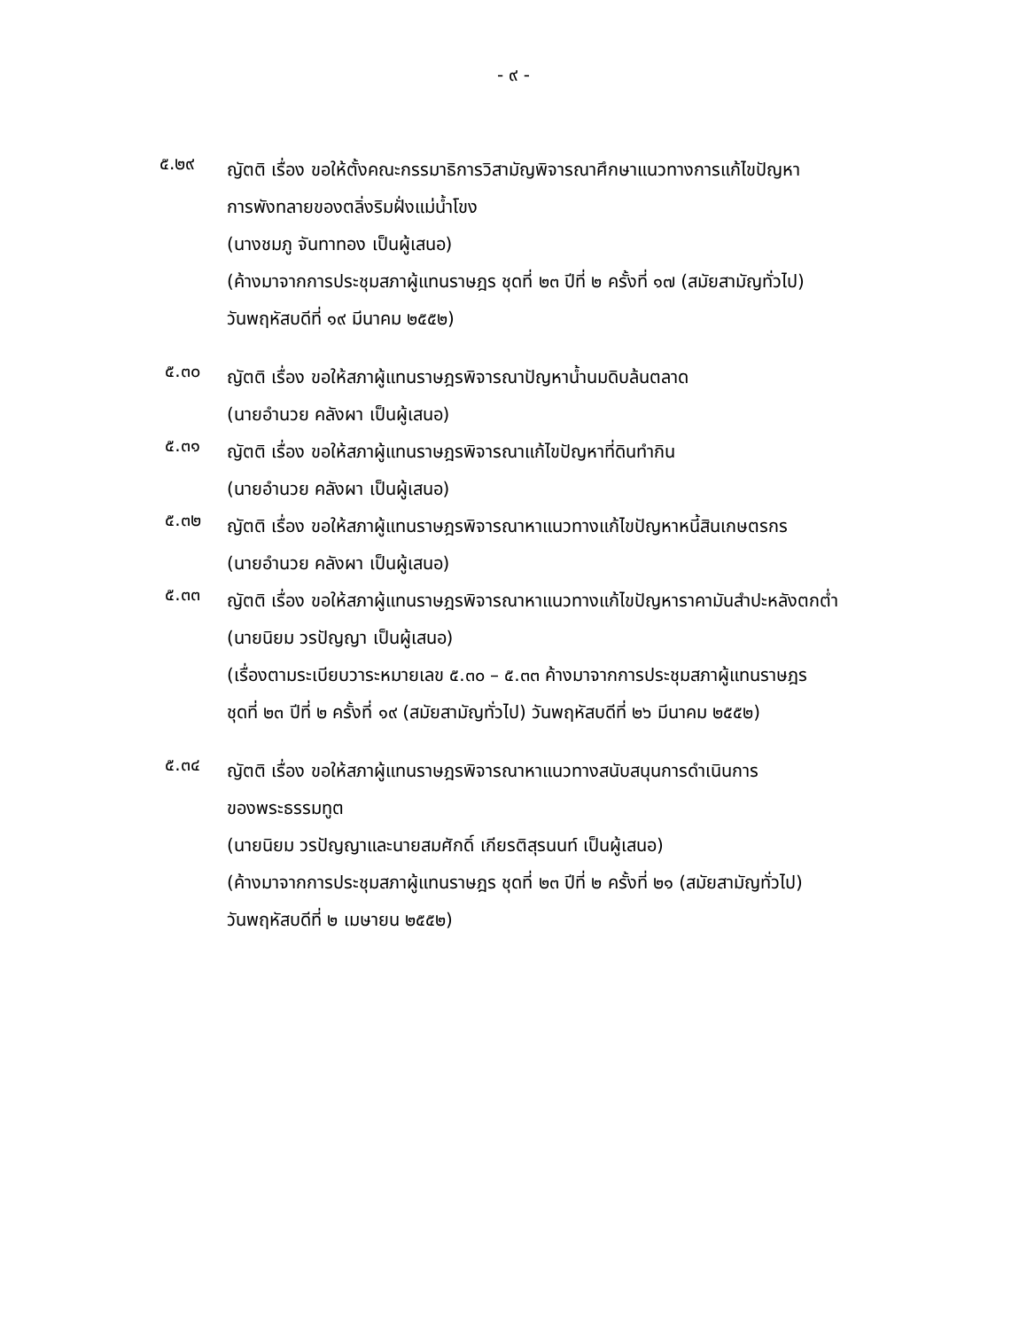- ๙ -
๕.๒๙
ญัตติ เรื่อง ขอให้ตั้งคณะกรรมาธิการวิสามัญพิจารณาศึกษาแนวทางการแก้ไขปัญหา
การพังทลายของตลิ่งริมฝั่งแม่น้ำโขง
(นางชมภู จันทาทอง เป็นผู้เสนอ)
(ค้างมาจากการประชุมสภาผู้แทนราษฎร ชุดที่ ๒๓ ปีที่ ๒ ครั้งที่ ๑๗ (สมัยสามัญทั่วไป)
วันพฤหัสบดีที่ ๑๙ มีนาคม ๒๕๕๒)
๕.๓๐
ญัตติ เรื่อง ขอให้สภาผู้แทนราษฎรพิจารณาปัญหาน้ำนมดิบล้นตลาด
(นายอำนวย คลังผา เป็นผู้เสนอ)
๕.๓๑
ญัตติ เรื่อง ขอให้สภาผู้แทนราษฎรพิจารณาแก้ไขปัญหาที่ดินทำกิน
(นายอำนวย คลังผา เป็นผู้เสนอ)
๕.๓๒
ญัตติ เรื่อง ขอให้สภาผู้แทนราษฎรพิจารณาหาแนวทางแก้ไขปัญหาหนี้สินเกษตรกร
(นายอำนวย คลังผา เป็นผู้เสนอ)
๕.๓๓
ญัตติ เรื่อง ขอให้สภาผู้แทนราษฎรพิจารณาหาแนวทางแก้ไขปัญหาราคามันสำปะหลังตกต่ำ
(นายนิยม วรปัญญา เป็นผู้เสนอ)
(เรื่องตามระเบียบวาระหมายเลข ๕.๓๐ – ๕.๓๓ ค้างมาจากการประชุมสภาผู้แทนราษฎร
ชุดที่ ๒๓ ปีที่ ๒ ครั้งที่ ๑๙ (สมัยสามัญทั่วไป) วันพฤหัสบดีที่ ๒๖ มีนาคม ๒๕๕๒)
๕.๓๔
ญัตติ เรื่อง ขอให้สภาผู้แทนราษฎรพิจารณาหาแนวทางสนับสนุนการดำเนินการ
ของพระธรรมทูต
(นายนิยม วรปัญญาและนายสมศักดิ์ เกียรติสุรนนท์ เป็นผู้เสนอ)
(ค้างมาจากการประชุมสภาผู้แทนราษฎร ชุดที่ ๒๓ ปีที่ ๒ ครั้งที่ ๒๑ (สมัยสามัญทั่วไป)
วันพฤหัสบดีที่ ๒ เมษายน ๒๕๕๒)